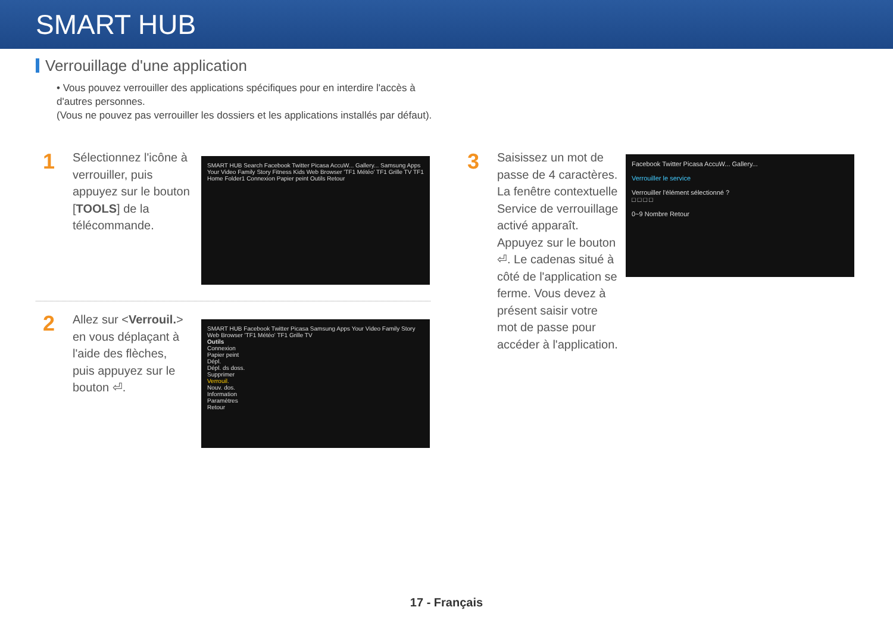SMART HUB
Verrouillage d'une application
• Vous pouvez verrouiller des applications spécifiques pour en interdire l'accès à d'autres personnes.
(Vous ne pouvez pas verrouiller les dossiers et les applications installés par défaut).
1
Sélectionnez l'icône à verrouiller, puis appuyez sur le bouton [TOOLS] de la télécommande.
SMART HUB Search Facebook Twitter Picasa AccuW... Gallery... Samsung Apps Your Video Family Story Fitness Kids Web Browser 'TF1 Météo' TF1 Grille TV TF1 Home Folder1 Connexion Papier peint Outils Retour
2
Allez sur <Verrouil.> en vous déplaçant à l'aide des flèches, puis appuyez sur le bouton ⏎.
SMART HUB Facebook Twitter Picasa Samsung Apps Your Video Family Story Web Browser 'TF1 Météo' TF1 Grille TV
Outils
Connexion
Papier peint
Dépl.
Dépl. ds doss.
Supprimer
Verrouil.
Nouv. dos.
Information
Paramètres
Retour
3
Saisissez un mot de passe de 4 caractères. La fenêtre contextuelle Service de verrouillage activé apparaît. Appuyez sur le bouton ⏎. Le cadenas situé à côté de l'application se ferme. Vous devez à présent saisir votre mot de passe pour accéder à l'application.
Facebook Twitter Picasa AccuW... Gallery...
Verrouiller le service
Verrouiller l'élément sélectionné ?
□ □ □ □
0~9 Nombre Retour
17 - Français